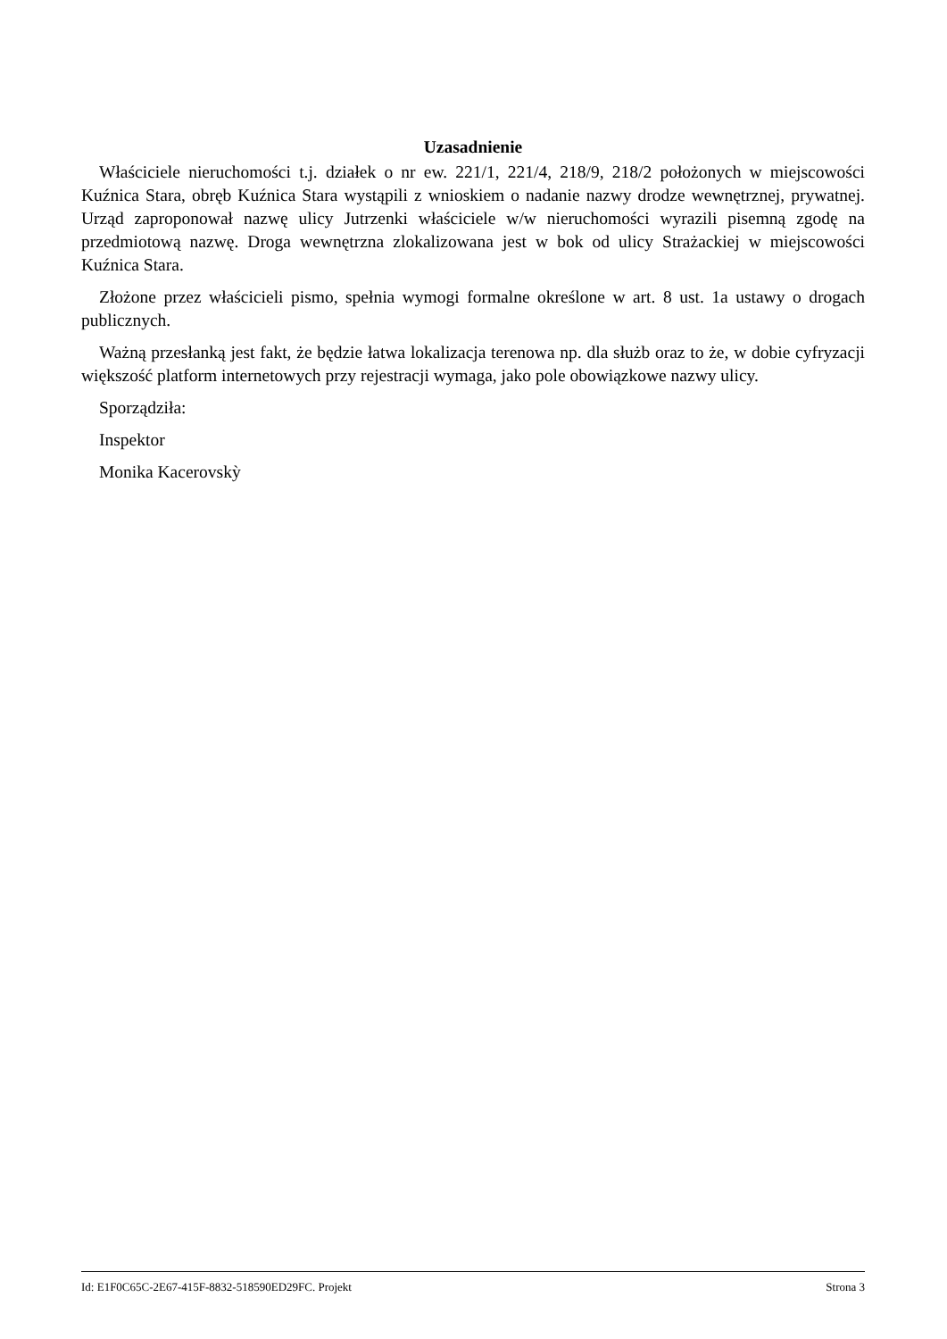Uzasadnienie
Właściciele nieruchomości t.j. działek o nr ew. 221/1, 221/4, 218/9, 218/2 położonych w miejscowości Kuźnica Stara, obręb Kuźnica Stara wystąpili z wnioskiem o nadanie nazwy drodze wewnętrznej, prywatnej. Urząd zaproponował nazwę ulicy Jutrzenki właściciele w/w nieruchomości wyrazili pisemną zgodę na przedmiotową nazwę. Droga wewnętrzna zlokalizowana jest w bok od ulicy Strażackiej w miejscowości Kuźnica Stara.
Złożone przez właścicieli pismo, spełnia wymogi formalne określone w art. 8 ust. 1a ustawy o drogach publicznych.
Ważną przesłanką jest fakt, że będzie łatwa lokalizacja terenowa np. dla służb oraz to że, w dobie cyfryzacji większość platform internetowych przy rejestracji wymaga, jako pole obowiązkowe nazwy ulicy.
Sporządziła:
Inspektor
Monika Kacerovskỳ
Id: E1F0C65C-2E67-415F-8832-518590ED29FC. Projekt Strona 3